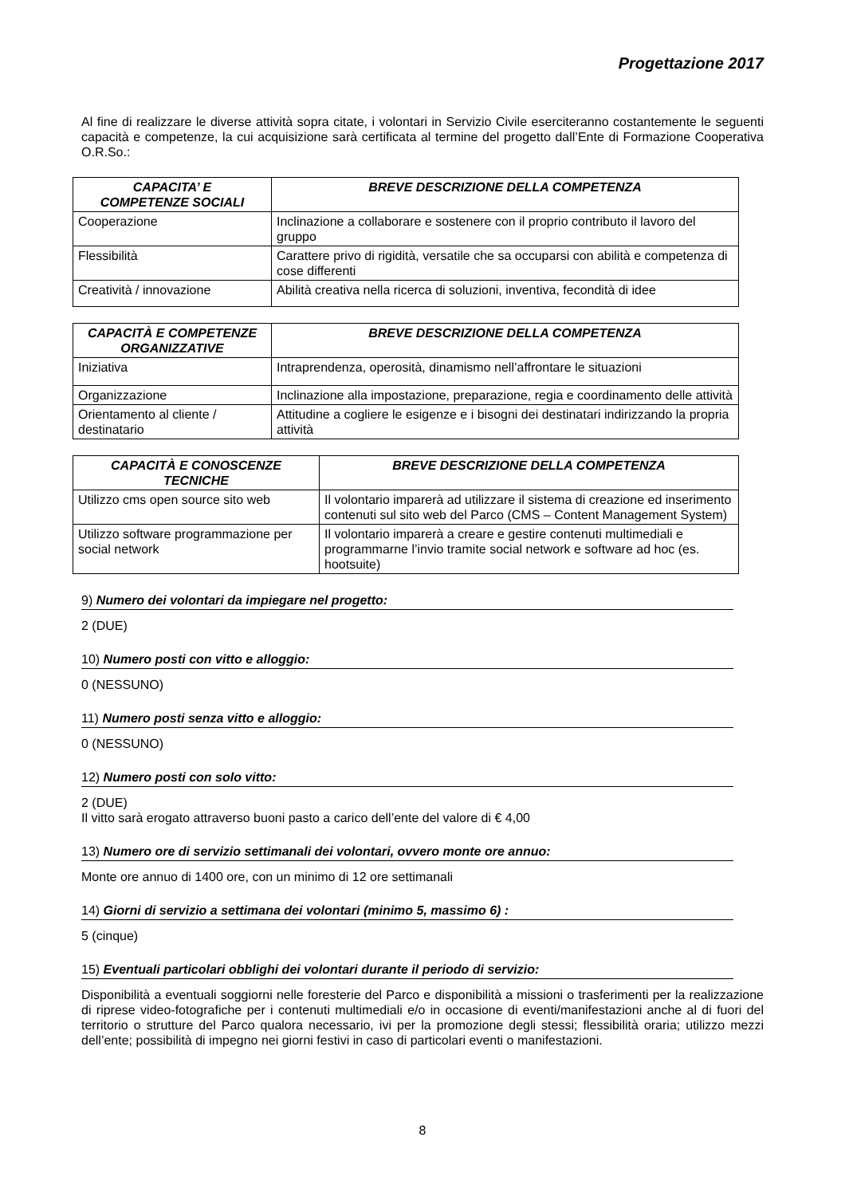Progettazione 2017
Al fine di realizzare le diverse attività sopra citate, i volontari in Servizio Civile eserciteranno costantemente le seguenti capacità e competenze, la cui acquisizione sarà certificata al termine del progetto dall’Ente di Formazione Cooperativa O.R.So.:
| CAPACITA’ E COMPETENZE SOCIALI | BREVE DESCRIZIONE DELLA COMPETENZA |
| --- | --- |
| Cooperazione | Inclinazione a collaborare e sostenere con il proprio contributo il lavoro del gruppo |
| Flessibilità | Carattere privo di rigidità, versatile che sa occuparsi con abilità e competenza di cose differenti |
| Creatività / innovazione | Abilità creativa nella ricerca di soluzioni, inventiva, fecondità di idee |
| CAPACITÀ E COMPETENZE ORGANIZZATIVE | BREVE DESCRIZIONE DELLA COMPETENZA |
| --- | --- |
| Iniziativa | Intraprendenza, operosità, dinamismo nell’affrontare le situazioni |
| Organizzazione | Inclinazione alla impostazione, preparazione, regia e coordinamento delle attività |
| Orientamento al cliente / destinatario | Attitudine a cogliere le esigenze e i bisogni dei destinatari indirizzando la propria attività |
| CAPACITÀ E CONOSCENZE TECNICHE | BREVE DESCRIZIONE DELLA COMPETENZA |
| --- | --- |
| Utilizzo cms open source sito web | Il volontario imparerà ad utilizzare il sistema di creazione ed inserimento contenuti sul sito web del Parco (CMS – Content Management System) |
| Utilizzo software programmazione per social network | Il volontario imparerà a creare e gestire contenuti multimediali e programmarne l’invio tramite social network e software ad hoc (es. hootsuite) |
9) Numero dei volontari da impiegare nel progetto:
2 (DUE)
10) Numero posti con vitto e alloggio:
0 (NESSUNO)
11) Numero posti senza vitto e alloggio:
0 (NESSUNO)
12) Numero posti con solo vitto:
2 (DUE)
Il vitto sarà erogato attraverso buoni pasto a carico dell’ente del valore di € 4,00
13) Numero ore di servizio settimanali dei volontari, ovvero monte ore annuo:
Monte ore annuo di 1400 ore, con un minimo di 12 ore settimanali
14) Giorni di servizio a settimana dei volontari (minimo 5, massimo 6) :
5 (cinque)
15) Eventuali particolari obblighi dei volontari durante il periodo di servizio:
Disponibilità a eventuali soggiorni nelle foresterie del Parco e disponibilità a missioni o trasferimenti per la realizzazione di riprese video-fotografiche per i contenuti multimediali e/o in occasione di eventi/manifestazioni anche al di fuori del territorio o strutture del Parco qualora necessario, ivi per la promozione degli stessi; flessibilità oraria; utilizzo mezzi dell’ente; possibilità di impegno nei giorni festivi in caso di particolari eventi o manifestazioni.
8